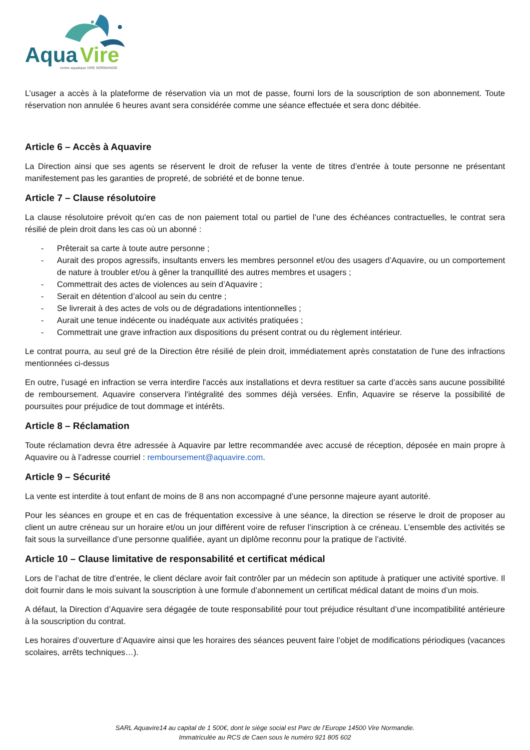Aqua
Vire
centre aquatique VIRE NORMANDIE
L’usager a accès à la plateforme de réservation via un mot de passe, fourni lors de la souscription de son abonnement. Toute réservation non annulée 6 heures avant sera considérée comme une séance effectuée et sera donc débitée.
Article 6 – Accès à Aquavire
La Direction ainsi que ses agents se réservent le droit de refuser la vente de titres d’entrée à toute personne ne présentant manifestement pas les garanties de propreté, de sobriété et de bonne tenue.
Article 7 – Clause résolutoire
La clause résolutoire prévoit qu'en cas de non paiement total ou partiel de l’une des échéances contractuelles, le contrat sera résilié de plein droit dans les cas où un abonné :
- Prêterait sa carte à toute autre personne ;
- Aurait des propos agressifs, insultants envers les membres personnel et/ou des usagers d’Aquavire, ou un comportement de nature à troubler et/ou à gêner la tranquillité des autres membres et usagers ;
- Commettrait des actes de violences au sein d’Aquavire ;
- Serait en détention d’alcool au sein du centre ;
- Se livrerait à des actes de vols ou de dégradations intentionnelles ;
- Aurait une tenue indécente ou inadéquate aux activités pratiquées ;
- Commettrait une grave infraction aux dispositions du présent contrat ou du règlement intérieur.
Le contrat pourra, au seul gré de la Direction être résilié de plein droit, immédiatement après constatation de l'une des infractions mentionnées ci-dessus
En outre, l’usagé en infraction se verra interdire l'accès aux installations et devra restituer sa carte d’accès sans aucune possibilité de remboursement. Aquavire conservera l'intégralité des sommes déjà versées. Enfin, Aquavire se réserve la possibilité de poursuites pour préjudice de tout dommage et intérêts.
Article 8 – Réclamation
Toute réclamation devra être adressée à Aquavire par lettre recommandée avec accusé de réception, déposée en main propre à Aquavire ou à l’adresse courriel : remboursement@aquavire.com.
Article 9 – Sécurité
La vente est interdite à tout enfant de moins de 8 ans non accompagné d’une personne majeure ayant autorité.
Pour les séances en groupe et en cas de fréquentation excessive à une séance, la direction se réserve le droit de proposer au client un autre créneau sur un horaire et/ou un jour différent voire de refuser l’inscription à ce créneau. L’ensemble des activités se fait sous la surveillance d’une personne qualifiée, ayant un diplôme reconnu pour la pratique de l’activité.
Article 10 – Clause limitative de responsabilité et certificat médical
Lors de l’achat de titre d’entrée, le client déclare avoir fait contrôler par un médecin son aptitude à pratiquer une activité sportive. Il doit fournir dans le mois suivant la souscription à une formule d’abonnement un certificat médical datant de moins d’un mois.
A défaut, la Direction d’Aquavire sera dégagée de toute responsabilité pour tout préjudice résultant d’une incompatibilité antérieure à la souscription du contrat.
Les horaires d’ouverture d’Aquavire ainsi que les horaires des séances peuvent faire l’objet de modifications périodiques (vacances scolaires, arrêts techniques…).
SARL Aquavire14 au capital de 1 500€, dont le siège social est Parc de l’Europe 14500 Vire Normandie.
Immatriculée au RCS de Caen sous le numéro 921 805 602